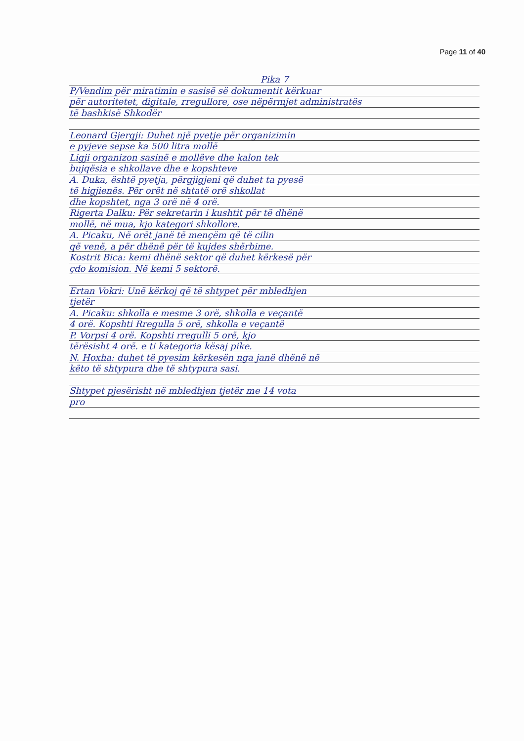Page 11 of 40
Pika 7
P/Vendim për miratimin e sasisë së dokumentit kërkuar
për autoritetet, digitale, rregullore, ose nëpërmjet administratës
të bashkisë Shkodër
Leonard Gjergji: Duhet një pyetje për organizimin
e pyjeve sepse ka 500 litra mollë
Ligji organizon sasinë e mollëve dhe kalon tek
bujqësia e shkollave dhe e kopshteve
A. Duka, është pyetja, përgjigjeni që duhet ta pyesë
të higjienës. Për orët në shtatë orë shkollat
dhe kopshtet, nga 3 orë në 4 orë.
Rigerta Dalku: Për sekretarin i kushtit për të dhënë
mollë, në mua, kjo kategori shkollore.
A. Picaku, Në orët janë të mençëm që të cilin
që venë, a për dhënë për të kujdes shërbime.
Kostrit Bica: kemi dhënë sektor që duhet kërkesë për
çdo komision. Në kemi 5 sektorë.
Ertan Vokri: Unë kërkoj që të shtypet për mbledhjen
tjetër
A. Picaku: shkolla e mesme 3 orë, shkolla e veçantë
4 orë. Kopshti Rregulla 5 orë, shkolla e veçantë
P. Vorpsi 4 orë. Kopshti rregulli 5 orë, kjo
tërësisht 4 orë. e ti kategoria kësaj pike.
N. Hoxha: duhet të pyesim kërkesën nga janë dhënë në
këto të shtypura dhe të shtypura sasi.
Shtypet pjesërisht në mbledhjen tjetër me 14 vota
pro